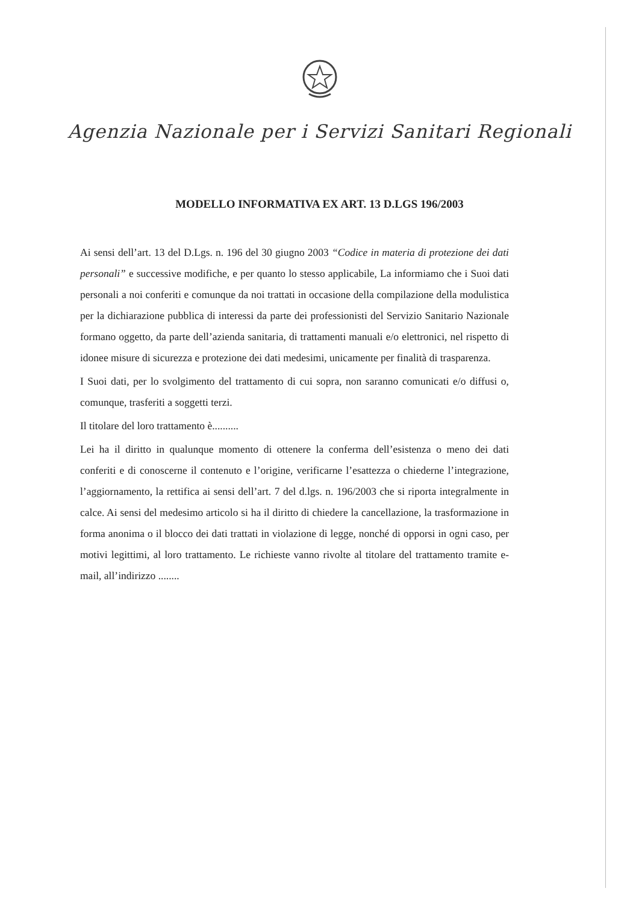Agenzia Nazionale per i Servizi Sanitari Regionali
MODELLO INFORMATIVA EX ART. 13 D.LGS 196/2003
Ai sensi dell’art. 13 del D.Lgs. n. 196 del 30 giugno 2003 “Codice in materia di protezione dei dati personali” e successive modifiche, e per quanto lo stesso applicabile, La informiamo che i Suoi dati personali a noi conferiti e comunque da noi trattati in occasione della compilazione della modulistica per la dichiarazione pubblica di interessi da parte dei professionisti del Servizio Sanitario Nazionale formano oggetto, da parte dell’azienda sanitaria, di trattamenti manuali e/o elettronici, nel rispetto di idonee misure di sicurezza e protezione dei dati medesimi, unicamente per finalità di trasparenza.
I Suoi dati, per lo svolgimento del trattamento di cui sopra, non saranno comunicati e/o diffusi o, comunque, trasferiti a soggetti terzi.
Il titolare del loro trattamento è..........
Lei ha il diritto in qualunque momento di ottenere la conferma dell’esistenza o meno dei dati conferiti e di conoscerne il contenuto e l’origine, verificarne l’esattezza o chiederne l’integrazione, l’aggiornamento, la rettifica ai sensi dell’art. 7 del d.lgs. n. 196/2003 che si riporta integralmente in calce. Ai sensi del medesimo articolo si ha il diritto di chiedere la cancellazione, la trasformazione in forma anonima o il blocco dei dati trattati in violazione di legge, nonché di opporsi in ogni caso, per motivi legittimi, al loro trattamento. Le richieste vanno rivolte al titolare del trattamento tramite e-mail, all’indirizzo ........